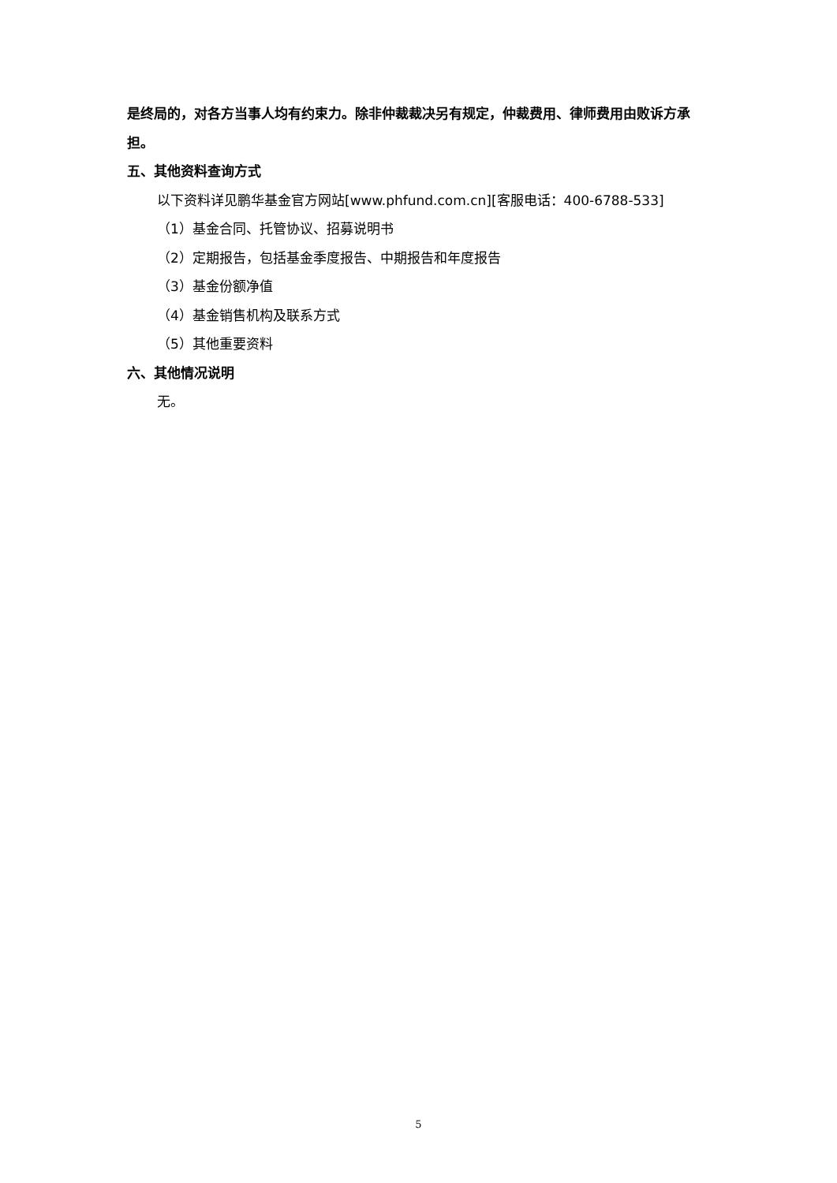是终局的，对各方当事人均有约束力。除非仲裁裁决另有规定，仲裁费用、律师费用由败诉方承担。
五、其他资料查询方式
以下资料详见鹏华基金官方网站[www.phfund.com.cn][客服电话：400-6788-533]
（1）基金合同、托管协议、招募说明书
（2）定期报告，包括基金季度报告、中期报告和年度报告
（3）基金份额净值
（4）基金销售机构及联系方式
（5）其他重要资料
六、其他情况说明
无。
5